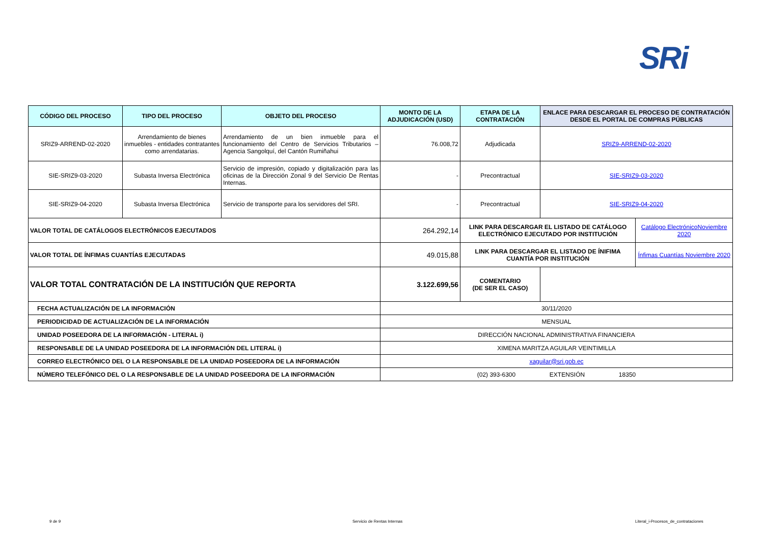SRi
| CÓDIGO DEL PROCESO | TIPO DEL PROCESO | OBJETO DEL PROCESO | MONTO DE LA ADJUDICACIÓN (USD) | ETAPA DE LA CONTRATACIÓN | ENLACE PARA DESCARGAR EL PROCESO DE CONTRATACIÓN DESDE EL PORTAL DE COMPRAS PÚBLICAS | |
| --- | --- | --- | --- | --- | --- | --- |
| SRIZ9-ARREND-02-2020 | Arrendamiento de bienes inmuebles - entidades contratantes como arrendatarias. | Arrendamiento de un bien inmueble para el funcionamiento del Centro de Servicios Tributarios – Agencia Sangolquí, del Cantón Rumiñahui | 76.008,72 | Adjudicada | SRIZ9-ARREND-02-2020 | |
| SIE-SRIZ9-03-2020 | Subasta Inversa Electrónica | Servicio de impresión, copiado y digitalización para las oficinas de la Dirección Zonal 9 del Servicio De Rentas Internas. | - | Precontractual | SIE-SRIZ9-03-2020 | |
| SIE-SRIZ9-04-2020 | Subasta Inversa Electrónica | Servicio de transporte para los servidores del SRI. | - | Precontractual | SIE-SRIZ9-04-2020 | |
| VALOR TOTAL DE CATÁLOGOS ELECTRÓNICOS EJECUTADOS | | | 264.292,14 | LINK PARA DESCARGAR EL LISTADO DE CATÁLOGO ELECTRÓNICO EJECUTADO POR INSTITUCIÓN | | Catálogo ElectrónicoNoviembre 2020 |
| VALOR TOTAL DE ÍNFIMAS CUANTÍAS EJECUTADAS | | | 49.015,88 | LINK PARA DESCARGAR EL LISTADO DE ÍNIFIMA CUANTÍA POR INSTITUCIÓN | | Ínfimas Cuantías Noviembre 2020 |
| VALOR TOTAL CONTRATACIÓN DE LA INSTITUCIÓN QUE REPORTA | | | 3.122.699,56 | COMENTARIO (DE SER EL CASO) | | |
| FECHA ACTUALIZACIÓN DE LA INFORMACIÓN | | | 30/11/2020 | | | |
| PERIODICIDAD DE ACTUALIZACIÓN DE LA INFORMACIÓN | | | MENSUAL | | | |
| UNIDAD POSEEDORA DE LA INFORMACIÓN - LITERAL i) | | | DIRECCIÓN NACIONAL ADMINISTRATIVA FINANCIERA | | | |
| RESPONSABLE DE LA UNIDAD POSEEDORA DE LA INFORMACIÓN DEL LITERAL i) | | | XIMENA MARITZA AGUILAR VEINTIMILLA | | | |
| CORREO ELECTRÓNICO DEL O LA RESPONSABLE DE LA UNIDAD POSEEDORA DE LA INFORMACIÓN | | | xaguilar@sri.gob.ec | | | |
| NÚMERO TELEFÓNICO DEL O LA RESPONSABLE DE LA UNIDAD POSEEDORA DE LA INFORMACIÓN | | | (02) 393-6300 EXTENSIÓN 18350 | | | |
9 de 9 Servicio de Rentas Internas Literal_i-Procesos_de_contrataciones